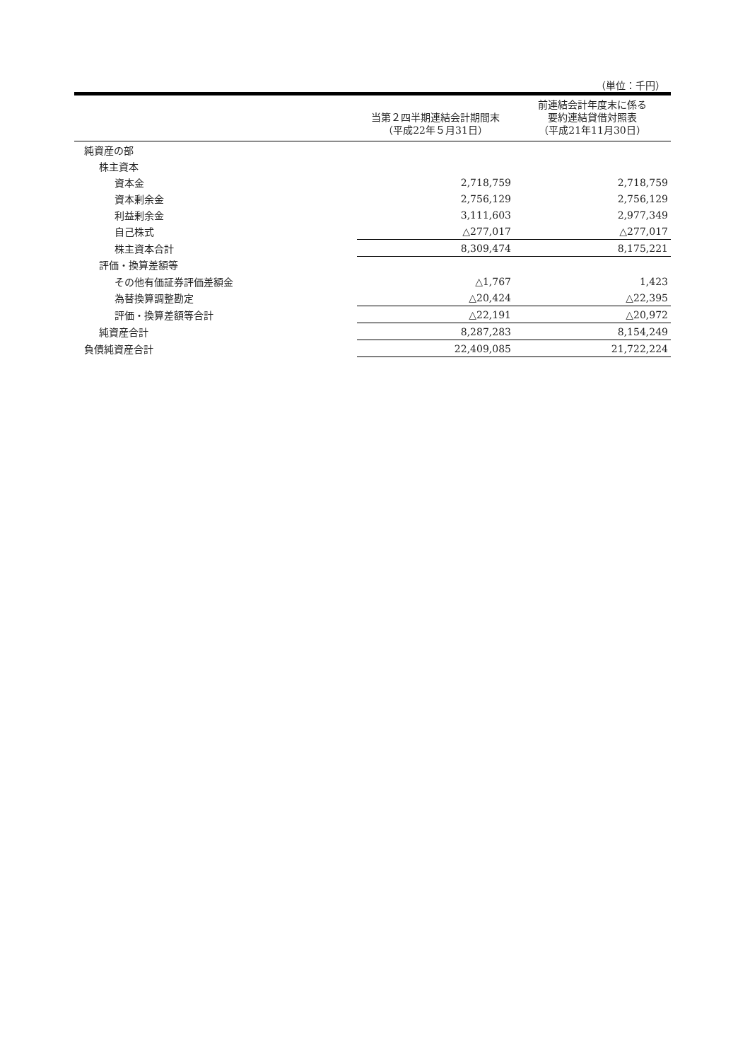（単位：千円）
| | 当第２四半期連結会計期間末 （平成22年５月31日） | 前連結会計年度末に係る 要約連結貸借対照表 （平成21年11月30日） |
| --- | --- | --- |
| 純資産の部 | | |
| 株主資本 | | |
| 資本金 | 2,718,759 | 2,718,759 |
| 資本剰余金 | 2,756,129 | 2,756,129 |
| 利益剰余金 | 3,111,603 | 2,977,349 |
| 自己株式 | △277,017 | △277,017 |
| 株主資本合計 | 8,309,474 | 8,175,221 |
| 評価・換算差額等 | | |
| その他有価証券評価差額金 | △1,767 | 1,423 |
| 為替換算調整勘定 | △20,424 | △22,395 |
| 評価・換算差額等合計 | △22,191 | △20,972 |
| 純資産合計 | 8,287,283 | 8,154,249 |
| 負債純資産合計 | 22,409,085 | 21,722,224 |